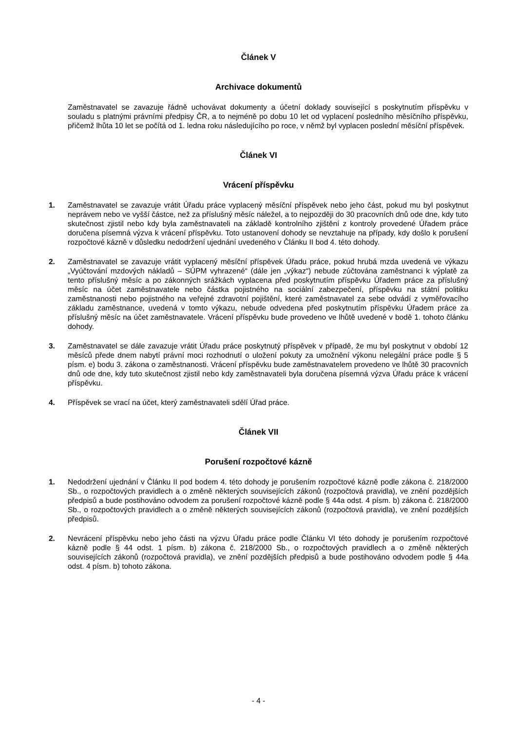Článek V
Archivace dokumentů
Zaměstnavatel se zavazuje řádně uchovávat dokumenty a účetní doklady související s poskytnutím příspěvku v souladu s platnými právními předpisy ČR, a to nejméně po dobu 10 let od vyplacení posledního měsíčního příspěvku, přičemž lhůta 10 let se počítá od 1. ledna roku následujícího po roce, v němž byl vyplacen poslední měsíční příspěvek.
Článek VI
Vrácení příspěvku
1. Zaměstnavatel se zavazuje vrátit Úřadu práce vyplacený měsíční příspěvek nebo jeho část, pokud mu byl poskytnut neprávem nebo ve vyšší částce, než za příslušný měsíc náležel, a to nejpozději do 30 pracovních dnů ode dne, kdy tuto skutečnost zjistil nebo kdy byla zaměstnavateli na základě kontrolního zjištění z kontroly provedené Úřadem práce doručena písemná výzva k vrácení příspěvku. Toto ustanovení dohody se nevztahuje na případy, kdy došlo k porušení rozpočtové kázně v důsledku nedodržení ujednání uvedeného v Článku II bod 4. této dohody.
2. Zaměstnavatel se zavazuje vrátit vyplacený měsíční příspěvek Úřadu práce, pokud hrubá mzda uvedená ve výkazu „Vyúčtování mzdových nákladů – SÚPM vyhrazené“ (dále jen „výkaz“) nebude zúčtována zaměstnanci k výplatě za tento příslušný měsíc a po zákonných srážkách vyplacena před poskytnutím příspěvku Úřadem práce za příslušný měsíc na účet zaměstnavatele nebo částka pojistného na sociální zabezpečení, příspěvku na státní politiku zaměstnanosti nebo pojistného na veřejné zdravotní pojištění, které zaměstnavatel za sebe odvádí z vyměřovacího základu zaměstnance, uvedená v tomto výkazu, nebude odvedena před poskytnutím příspěvku Úřadem práce za příslušný měsíc na účet zaměstnavatele. Vrácení příspěvku bude provedeno ve lhůtě uvedené v bodě 1. tohoto článku dohody.
3. Zaměstnavatel se dále zavazuje vrátit Úřadu práce poskytnutý příspěvek v případě, že mu byl poskytnut v období 12 měsíců přede dnem nabytí právní moci rozhodnutí o uložení pokuty za umožnění výkonu nelegální práce podle § 5 písm. e) bodu 3. zákona o zaměstnanosti. Vrácení příspěvku bude zaměstnavatelem provedeno ve lhůtě 30 pracovních dnů ode dne, kdy tuto skutečnost zjistil nebo kdy zaměstnavateli byla doručena písemná výzva Úřadu práce k vrácení příspěvku.
4. Příspěvek se vrací na účet, který zaměstnavateli sdělí Úřad práce.
Článek VII
Porušení rozpočtové kázně
1. Nedodržení ujednání v Článku II pod bodem 4. této dohody je porušením rozpočtové kázně podle zákona č. 218/2000 Sb., o rozpočtových pravidlech a o změně některých souvisejících zákonů (rozpočtová pravidla), ve znění pozdějších předpisů a bude postihováno odvodem za porušení rozpočtové kázně podle § 44a odst. 4 písm. b) zákona č. 218/2000 Sb., o rozpočtových pravidlech a o změně některých souvisejících zákonů (rozpočtová pravidla), ve znění pozdějších předpisů.
2. Nevrácení příspěvku nebo jeho části na výzvu Úřadu práce podle Článku VI této dohody je porušením rozpočtové kázně podle § 44 odst. 1 písm. b) zákona č. 218/2000 Sb., o rozpočtových pravidlech a o změně některých souvisejících zákonů (rozpočtová pravidla), ve znění pozdějších předpisů a bude postihováno odvodem podle § 44a odst. 4 písm. b) tohoto zákona.
- 4 -